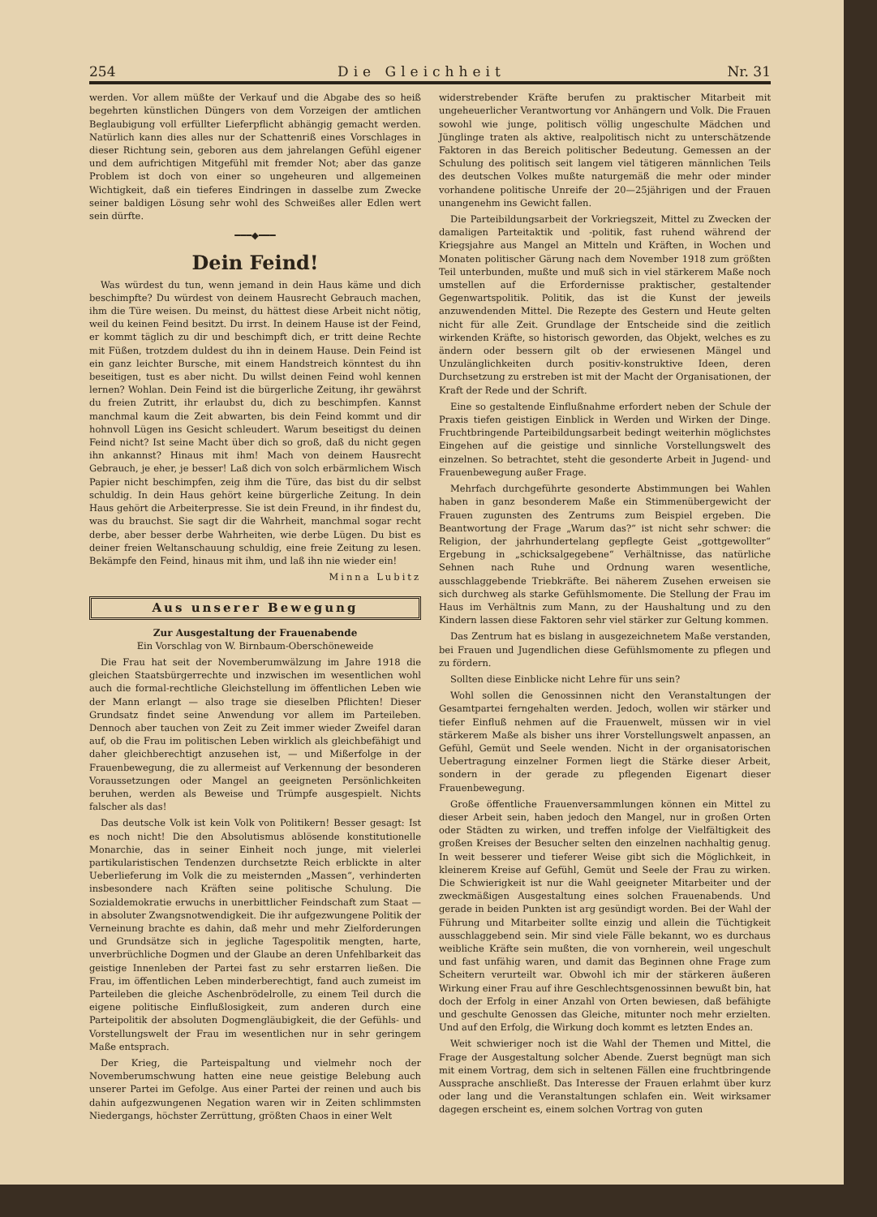254 Die Gleichheit Nr. 31
werden. Vor allem müßte der Verkauf und die Abgabe des so heiß begehrten künstlichen Düngers von dem Vorzeigen der amtlichen Beglaubigung voll erfüllter Lieferpflicht abhängig gemacht werden. Natürlich kann dies alles nur der Schattenriß eines Vorschlages in dieser Richtung sein, geboren aus dem jahrelangen Gefühl eigener und dem aufrichtigen Mitgefühl mit fremder Not; aber das ganze Problem ist doch von einer so ungeheuren und allgemeinen Wichtigkeit, daß ein tieferes Eindringen in dasselbe zum Zwecke seiner baldigen Lösung sehr wohl des Schweißes aller Edlen wert sein dürfte.
━━━◆━━━
Dein Feind!
Was würdest du tun, wenn jemand in dein Haus käme und dich beschimpfte? Du würdest von deinem Hausrecht Gebrauch machen, ihm die Türe weisen. Du meinst, du hättest diese Arbeit nicht nötig, weil du keinen Feind besitzt. Du irrst. In deinem Hause ist der Feind, er kommt täglich zu dir und beschimpft dich, er tritt deine Rechte mit Füßen, trotzdem duldest du ihn in deinem Hause. Dein Feind ist ein ganz leichter Bursche, mit einem Handstreich könntest du ihn beseitigen, tust es aber nicht. Du willst deinen Feind wohl kennen lernen? Wohlan. Dein Feind ist die bürgerliche Zeitung, ihr gewährst du freien Zutritt, ihr erlaubst du, dich zu beschimpfen. Kannst manchmal kaum die Zeit abwarten, bis dein Feind kommt und dir hohnvoll Lügen ins Gesicht schleudert. Warum beseitigst du deinen Feind nicht? Ist seine Macht über dich so groß, daß du nicht gegen ihn ankannst? Hinaus mit ihm! Mach von deinem Hausrecht Gebrauch, je eher, je besser! Laß dich von solch erbärmlichem Wisch Papier nicht beschimpfen, zeig ihm die Türe, das bist du dir selbst schuldig. In dein Haus gehört keine bürgerliche Zeitung. In dein Haus gehört die Arbeiterpresse. Sie ist dein Freund, in ihr findest du, was du brauchst. Sie sagt dir die Wahrheit, manchmal sogar recht derbe, aber besser derbe Wahrheiten, wie derbe Lügen. Du bist es deiner freien Weltanschauung schuldig, eine freie Zeitung zu lesen. Bekämpfe den Feind, hinaus mit ihm, und laß ihn nie wieder ein!
Minna Lubitz
Aus unserer Bewegung
Zur Ausgestaltung der Frauenabende
Ein Vorschlag von W. Birnbaum-Oberschöneweide
Die Frau hat seit der Novemberumwälzung im Jahre 1918 die gleichen Staatsbürgerrechte und inzwischen im wesentlichen wohl auch die formal-rechtliche Gleichstellung im öffentlichen Leben wie der Mann erlangt — also trage sie dieselben Pflichten! Dieser Grundsatz findet seine Anwendung vor allem im Parteileben. Dennoch aber tauchen von Zeit zu Zeit immer wieder Zweifel daran auf, ob die Frau im politischen Leben wirklich als gleichbefähigt und daher gleichberechtigt anzusehen ist, — und Mißerfolge in der Frauenbewegung, die zu allermeist auf Verkennung der besonderen Voraussetzungen oder Mangel an geeigneten Persönlichkeiten beruhen, werden als Beweise und Trümpfe ausgespielt. Nichts falscher als das!
Das deutsche Volk ist kein Volk von Politikern! Besser gesagt: Ist es noch nicht! Die den Absolutismus ablösende konstitutionelle Monarchie, das in seiner Einheit noch junge, mit vielerlei partikularistischen Tendenzen durchsetzte Reich erblickte in alter Ueberlieferung im Volk die zu meisternden „Massen“, verhinderten insbesondere nach Kräften seine politische Schulung. Die Sozialdemokratie erwuchs in unerbittlicher Feindschaft zum Staat — in absoluter Zwangsnotwendigkeit. Die ihr aufgezwungene Politik der Verneinung brachte es dahin, daß mehr und mehr Zielforderungen und Grundsätze sich in jegliche Tagespolitik mengten, harte, unverbrüchliche Dogmen und der Glaube an deren Unfehlbarkeit das geistige Innenleben der Partei fast zu sehr erstarren ließen. Die Frau, im öffentlichen Leben minderberechtigt, fand auch zumeist im Parteileben die gleiche Aschenbrödelrolle, zu einem Teil durch die eigene politische Einflußlosigkeit, zum anderen durch eine Parteipolitik der absoluten Dogmengläubigkeit, die der Gefühls- und Vorstellungswelt der Frau im wesentlichen nur in sehr geringem Maße entsprach.
Der Krieg, die Parteispaltung und vielmehr noch der Novemberumschwung hatten eine neue geistige Belebung auch unserer Partei im Gefolge. Aus einer Partei der reinen und auch bis dahin aufgezwungenen Negation waren wir in Zeiten schlimmsten Niedergangs, höchster Zerrüttung, größten Chaos in einer Welt
widerstrebender Kräfte berufen zu praktischer Mitarbeit mit ungeheuerlicher Verantwortung vor Anhängern und Volk. Die Frauen sowohl wie junge, politisch völlig ungeschulte Mädchen und Jünglinge traten als aktive, realpolitisch nicht zu unterschätzende Faktoren in das Bereich politischer Bedeutung. Gemessen an der Schulung des politisch seit langem viel tätigeren männlichen Teils des deutschen Volkes mußte naturgemäß die mehr oder minder vorhandene politische Unreife der 20—25jährigen und der Frauen unangenehm ins Gewicht fallen.
Die Parteibildungsarbeit der Vorkriegszeit, Mittel zu Zwecken der damaligen Parteitaktik und -politik, fast ruhend während der Kriegsjahre aus Mangel an Mitteln und Kräften, in Wochen und Monaten politischer Gärung nach dem November 1918 zum größten Teil unterbunden, mußte und muß sich in viel stärkerem Maße noch umstellen auf die Erfordernisse praktischer, gestaltender Gegenwartspolitik. Politik, das ist die Kunst der jeweils anzuwendenden Mittel. Die Rezepte des Gestern und Heute gelten nicht für alle Zeit. Grundlage der Entscheide sind die zeitlich wirkenden Kräfte, so historisch geworden, das Objekt, welches es zu ändern oder bessern gilt ob der erwiesenen Mängel und Unzulänglichkeiten durch positiv-konstruktive Ideen, deren Durchsetzung zu erstreben ist mit der Macht der Organisationen, der Kraft der Rede und der Schrift.
Eine so gestaltende Einflußnahme erfordert neben der Schule der Praxis tiefen geistigen Einblick in Werden und Wirken der Dinge. Fruchtbringende Parteibildungsarbeit bedingt weiterhin möglichstes Eingehen auf die geistige und sinnliche Vorstellungswelt des einzelnen. So betrachtet, steht die gesonderte Arbeit in Jugend- und Frauenbewegung außer Frage.
Mehrfach durchgeführte gesonderte Abstimmungen bei Wahlen haben in ganz besonderem Maße ein Stimmenübergewicht der Frauen zugunsten des Zentrums zum Beispiel ergeben. Die Beantwortung der Frage „Warum das?“ ist nicht sehr schwer: die Religion, der jahrhundertelang gepflegte Geist „gottgewollter“ Ergebung in „schicksalgegebene“ Verhältnisse, das natürliche Sehnen nach Ruhe und Ordnung waren wesentliche, ausschlaggebende Triebkräfte. Bei näherem Zusehen erweisen sie sich durchweg als starke Gefühlsmomente. Die Stellung der Frau im Haus im Verhältnis zum Mann, zu der Haushaltung und zu den Kindern lassen diese Faktoren sehr viel stärker zur Geltung kommen.
Das Zentrum hat es bislang in ausgezeichnetem Maße verstanden, bei Frauen und Jugendlichen diese Gefühlsmomente zu pflegen und zu fördern.
Sollten diese Einblicke nicht Lehre für uns sein?
Wohl sollen die Genossinnen nicht den Veranstaltungen der Gesamtpartei ferngehalten werden. Jedoch, wollen wir stärker und tiefer Einfluß nehmen auf die Frauenwelt, müssen wir in viel stärkerem Maße als bisher uns ihrer Vorstellungswelt anpassen, an Gefühl, Gemüt und Seele wenden. Nicht in der organisatorischen Uebertragung einzelner Formen liegt die Stärke dieser Arbeit, sondern in der gerade zu pflegenden Eigenart dieser Frauenbewegung.
Große öffentliche Frauenversammlungen können ein Mittel zu dieser Arbeit sein, haben jedoch den Mangel, nur in großen Orten oder Städten zu wirken, und treffen infolge der Vielfältigkeit des großen Kreises der Besucher selten den einzelnen nachhaltig genug. In weit besserer und tieferer Weise gibt sich die Möglichkeit, in kleinerem Kreise auf Gefühl, Gemüt und Seele der Frau zu wirken. Die Schwierigkeit ist nur die Wahl geeigneter Mitarbeiter und der zweckmäßigen Ausgestaltung eines solchen Frauenabends. Und gerade in beiden Punkten ist arg gesündigt worden. Bei der Wahl der Führung und Mitarbeiter sollte einzig und allein die Tüchtigkeit ausschlaggebend sein. Mir sind viele Fälle bekannt, wo es durchaus weibliche Kräfte sein mußten, die von vornherein, weil ungeschult und fast unfähig waren, und damit das Beginnen ohne Frage zum Scheitern verurteilt war. Obwohl ich mir der stärkeren äußeren Wirkung einer Frau auf ihre Geschlechtsgenossinnen bewußt bin, hat doch der Erfolg in einer Anzahl von Orten bewiesen, daß befähigte und geschulte Genossen das Gleiche, mitunter noch mehr erzielten. Und auf den Erfolg, die Wirkung doch kommt es letzten Endes an.
Weit schwieriger noch ist die Wahl der Themen und Mittel, die Frage der Ausgestaltung solcher Abende. Zuerst begnügt man sich mit einem Vortrag, dem sich in seltenen Fällen eine fruchtbringende Aussprache anschließt. Das Interesse der Frauen erlahmt über kurz oder lang und die Veranstaltungen schlafen ein. Weit wirksamer dagegen erscheint es, einem solchen Vortrag von guten